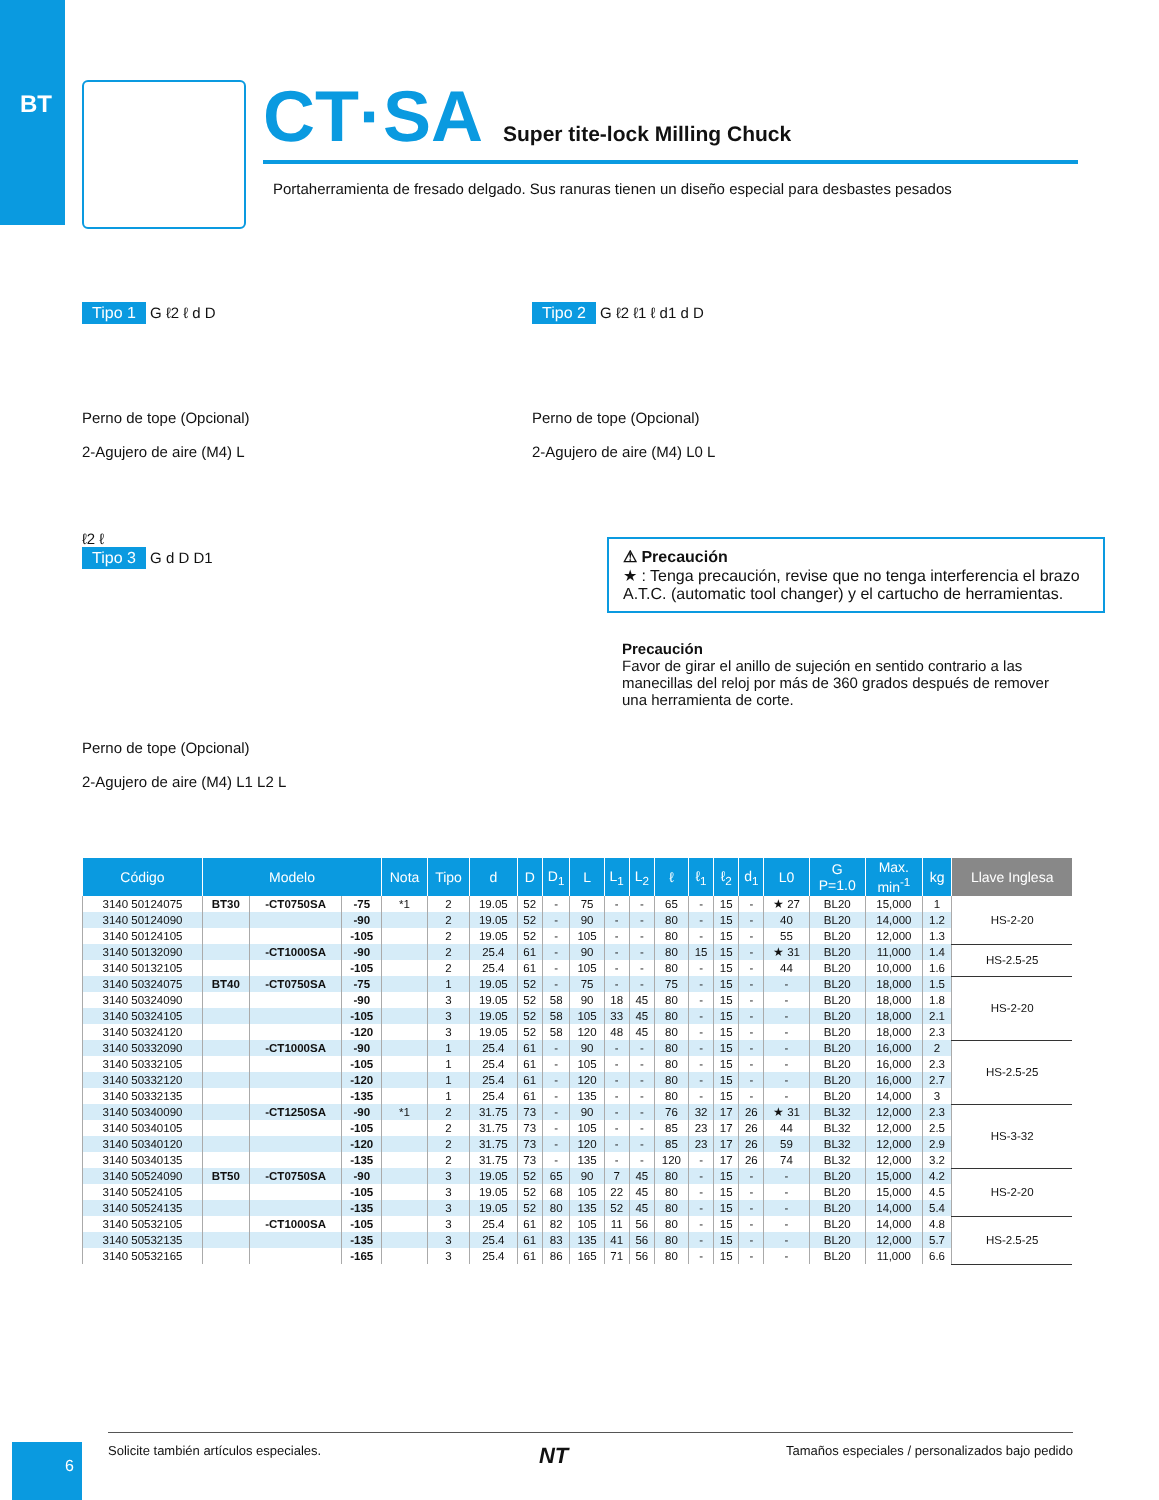BT
CT·SA Super tite-lock Milling Chuck
Portaherramienta de fresado delgado. Sus ranuras tienen un diseño especial para desbastes pesados
Tipo 1 G ℓ2 ℓ d D
Perno de tope (Opcional)
2-Agujero de aire (M4) L
Tipo 2 G ℓ2 ℓ1 ℓ d1 d D
Perno de tope (Opcional)
2-Agujero de aire (M4) L0 L
ℓ2 ℓ
Tipo 3 G d D D1
Perno de tope (Opcional)
2-Agujero de aire (M4) L1 L2 L
⚠ Precaución
★ : Tenga precaución, revise que no tenga interferencia el brazo A.T.C. (automatic tool changer) y el cartucho de herramientas.
Precaución
Favor de girar el anillo de sujeción en sentido contrario a las manecillas del reloj por más de 360 grados después de remover una herramienta de corte.
| Código | Modelo | | | Nota | Tipo | d | D | D<sub>1</sub> | L | L<sub>1</sub> | L<sub>2</sub> | ℓ | ℓ<sub>1</sub> | ℓ<sub>2</sub> | d<sub>1</sub> | L0 | G P=1.0 | Max. min<sup>-1</sup> | kg | Llave Inglesa |
| --- | --- | --- | --- | --- | --- | --- | --- | --- | --- | --- | --- | --- | --- | --- | --- | --- | --- | --- | --- | --- |
| 3140 50124075 | BT30 | -CT0750SA | -75 | *1 | 2 | 19.05 | 52 | - | 75 | - | - | 65 | - | 15 | - | ★ 27 | BL20 | 15,000 | 1 | HS-2-20 |
| 3140 50124090 | | | -90 | | 2 | 19.05 | 52 | - | 90 | - | - | 80 | - | 15 | - | 40 | BL20 | 14,000 | 1.2 | |
| 3140 50124105 | | | -105 | | 2 | 19.05 | 52 | - | 105 | - | - | 80 | - | 15 | - | 55 | BL20 | 12,000 | 1.3 | |
| 3140 50132090 | | -CT1000SA | -90 | | 2 | 25.4 | 61 | - | 90 | - | - | 80 | 15 | 15 | - | ★ 31 | BL20 | 11,000 | 1.4 | HS-2.5-25 |
| 3140 50132105 | | | -105 | | 2 | 25.4 | 61 | - | 105 | - | - | 80 | - | 15 | - | 44 | BL20 | 10,000 | 1.6 | |
| 3140 50324075 | BT40 | -CT0750SA | -75 | | 1 | 19.05 | 52 | - | 75 | - | - | 75 | - | 15 | - | - | BL20 | 18,000 | 1.5 | HS-2-20 |
| 3140 50324090 | | | -90 | | 3 | 19.05 | 52 | 58 | 90 | 18 | 45 | 80 | - | 15 | - | - | BL20 | 18,000 | 1.8 | |
| 3140 50324105 | | | -105 | | 3 | 19.05 | 52 | 58 | 105 | 33 | 45 | 80 | - | 15 | - | - | BL20 | 18,000 | 2.1 | |
| 3140 50324120 | | | -120 | | 3 | 19.05 | 52 | 58 | 120 | 48 | 45 | 80 | - | 15 | - | - | BL20 | 18,000 | 2.3 | |
| 3140 50332090 | | -CT1000SA | -90 | | 1 | 25.4 | 61 | - | 90 | - | - | 80 | - | 15 | - | - | BL20 | 16,000 | 2 | HS-2.5-25 |
| 3140 50332105 | | | -105 | | 1 | 25.4 | 61 | - | 105 | - | - | 80 | - | 15 | - | - | BL20 | 16,000 | 2.3 | |
| 3140 50332120 | | | -120 | | 1 | 25.4 | 61 | - | 120 | - | - | 80 | - | 15 | - | - | BL20 | 16,000 | 2.7 | |
| 3140 50332135 | | | -135 | | 1 | 25.4 | 61 | - | 135 | - | - | 80 | - | 15 | - | - | BL20 | 14,000 | 3 | |
| 3140 50340090 | | -CT1250SA | -90 | *1 | 2 | 31.75 | 73 | - | 90 | - | - | 76 | 32 | 17 | 26 | ★ 31 | BL32 | 12,000 | 2.3 | HS-3-32 |
| 3140 50340105 | | | -105 | | 2 | 31.75 | 73 | - | 105 | - | - | 85 | 23 | 17 | 26 | 44 | BL32 | 12,000 | 2.5 | |
| 3140 50340120 | | | -120 | | 2 | 31.75 | 73 | - | 120 | - | - | 85 | 23 | 17 | 26 | 59 | BL32 | 12,000 | 2.9 | |
| 3140 50340135 | | | -135 | | 2 | 31.75 | 73 | - | 135 | - | - | 120 | - | 17 | 26 | 74 | BL32 | 12,000 | 3.2 | |
| 3140 50524090 | BT50 | -CT0750SA | -90 | | 3 | 19.05 | 52 | 65 | 90 | 7 | 45 | 80 | - | 15 | - | - | BL20 | 15,000 | 4.2 | HS-2-20 |
| 3140 50524105 | | | -105 | | 3 | 19.05 | 52 | 68 | 105 | 22 | 45 | 80 | - | 15 | - | - | BL20 | 15,000 | 4.5 | |
| 3140 50524135 | | | -135 | | 3 | 19.05 | 52 | 80 | 135 | 52 | 45 | 80 | - | 15 | - | - | BL20 | 14,000 | 5.4 | |
| 3140 50532105 | | -CT1000SA | -105 | | 3 | 25.4 | 61 | 82 | 105 | 11 | 56 | 80 | - | 15 | - | - | BL20 | 14,000 | 4.8 | HS-2.5-25 |
| 3140 50532135 | | | -135 | | 3 | 25.4 | 61 | 83 | 135 | 41 | 56 | 80 | - | 15 | - | - | BL20 | 12,000 | 5.7 | |
| 3140 50532165 | | | -165 | | 3 | 25.4 | 61 | 86 | 165 | 71 | 56 | 80 | - | 15 | - | - | BL20 | 11,000 | 6.6 | |
6
Solicite también artículos especiales. NT Tamaños especiales / personalizados bajo pedido